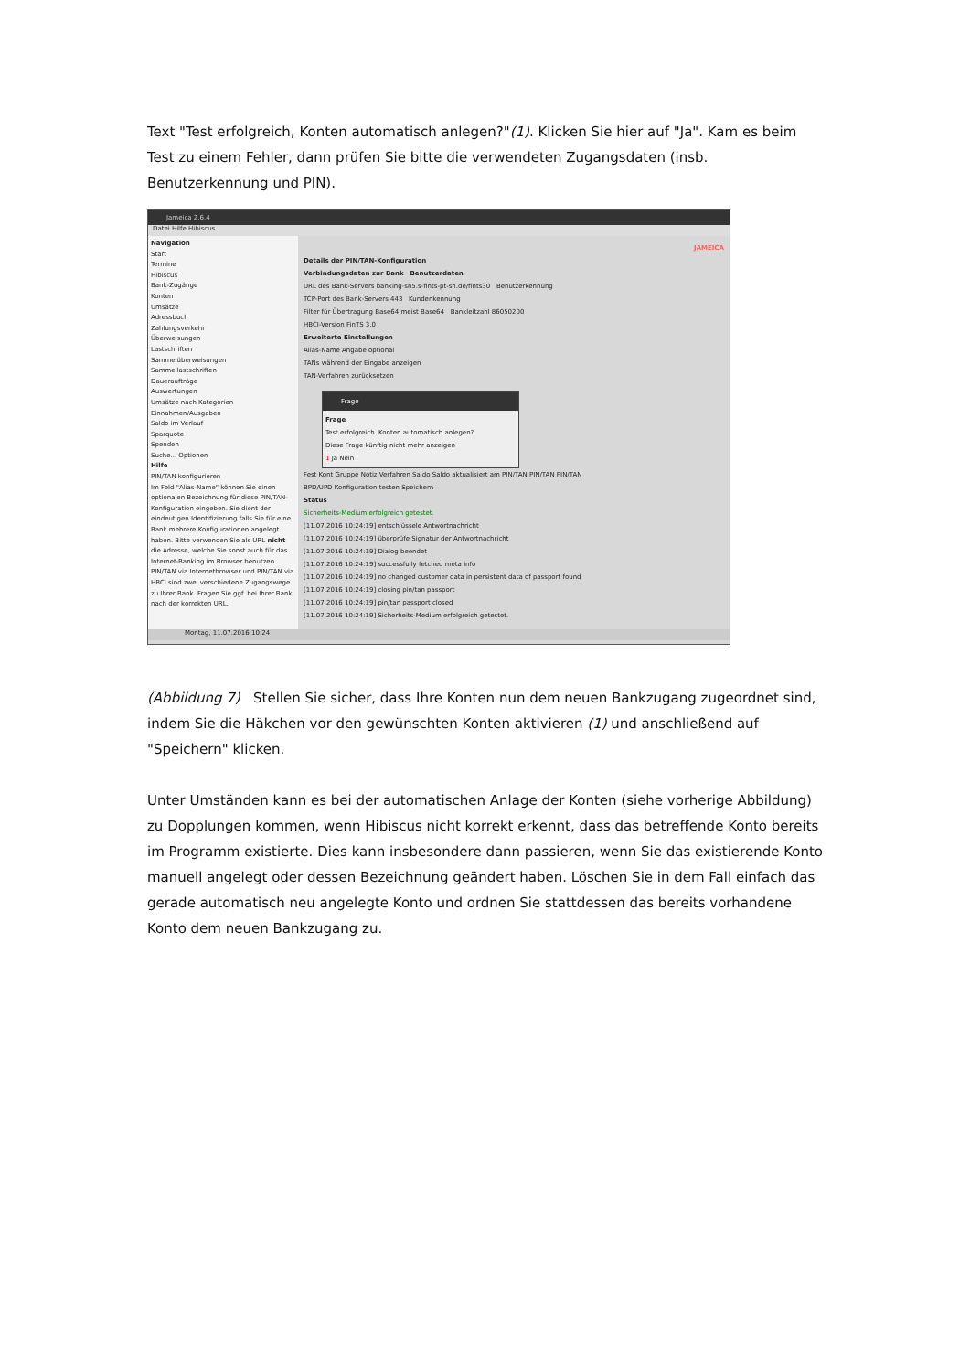Text "Test erfolgreich, Konten automatisch anlegen?"(1). Klicken Sie hier auf "Ja". Kam es beim Test zu einem Fehler, dann prüfen Sie bitte die verwendeten Zugangsdaten (insb. Benutzerkennung und PIN).
Jameica 2.6.4
Datei Hilfe Hibiscus
Navigation
Start
Termine
Hibiscus
Bank-Zugänge
Konten
Umsätze
Adressbuch
Zahlungsverkehr
Überweisungen
Lastschriften
Sammelüberweisungen
Sammellastschriften
Daueraufträge
Auswertungen
Umsätze nach Kategorien
Einnahmen/Ausgaben
Saldo im Verlauf
Sparquote
Spenden
Suche... Optionen
Hilfe
PIN/TAN konfigurieren
Im Feld "Alias-Name" können Sie einen optionalen Bezeichnung für diese PIN/TAN-Konfiguration eingeben. Sie dient der eindeutigen Identifizierung falls Sie für eine Bank mehrere Konfigurationen angelegt haben. Bitte verwenden Sie als URL nicht die Adresse, welche Sie sonst auch für das Internet-Banking im Browser benutzen. PIN/TAN via Internetbrowser und PIN/TAN via HBCI sind zwei verschiedene Zugangswege zu Ihrer Bank. Fragen Sie ggf. bei Ihrer Bank nach der korrekten URL.
JAMEICA
Details der PIN/TAN-Konfiguration
Verbindungsdaten zur Bank Benutzerdaten
URL des Bank-Servers banking-sn5.s-fints-pt-sn.de/fints30 Benutzerkennung
TCP-Port des Bank-Servers 443 Kundenkennung
Filter für Übertragung Base64 meist Base64 Bankleitzahl 86050200
HBCI-Version FinTS 3.0
Erweiterte Einstellungen
Alias-Name Angabe optional
TANs während der Eingabe anzeigen
TAN-Verfahren zurücksetzen
Frage
Frage
Test erfolgreich. Konten automatisch anlegen?
Diese Frage künftig nicht mehr anzeigen
1 Ja Nein
Fest Kont Gruppe Notiz Verfahren Saldo Saldo aktualisiert am PIN/TAN PIN/TAN PIN/TAN
BPD/UPD Konfiguration testen Speichern
Status
Sicherheits-Medium erfolgreich getestet.
[11.07.2016 10:24:19] entschlüssele Antwortnachricht
[11.07.2016 10:24:19] überprüfe Signatur der Antwortnachricht
[11.07.2016 10:24:19] Dialog beendet
[11.07.2016 10:24:19] successfully fetched meta info
[11.07.2016 10:24:19] no changed customer data in persistent data of passport found
[11.07.2016 10:24:19] closing pin/tan passport
[11.07.2016 10:24:19] pin/tan passport closed
[11.07.2016 10:24:19] Sicherheits-Medium erfolgreich getestet.
Montag, 11.07.2016 10:24
(Abbildung 7) Stellen Sie sicher, dass Ihre Konten nun dem neuen Bankzugang zugeordnet sind, indem Sie die Häkchen vor den gewünschten Konten aktivieren (1) und anschließend auf "Speichern" klicken.
Unter Umständen kann es bei der automatischen Anlage der Konten (siehe vorherige Abbildung) zu Dopplungen kommen, wenn Hibiscus nicht korrekt erkennt, dass das betreffende Konto bereits im Programm existierte. Dies kann insbesondere dann passieren, wenn Sie das existierende Konto manuell angelegt oder dessen Bezeichnung geändert haben. Löschen Sie in dem Fall einfach das gerade automatisch neu angelegte Konto und ordnen Sie stattdessen das bereits vorhandene Konto dem neuen Bankzugang zu.